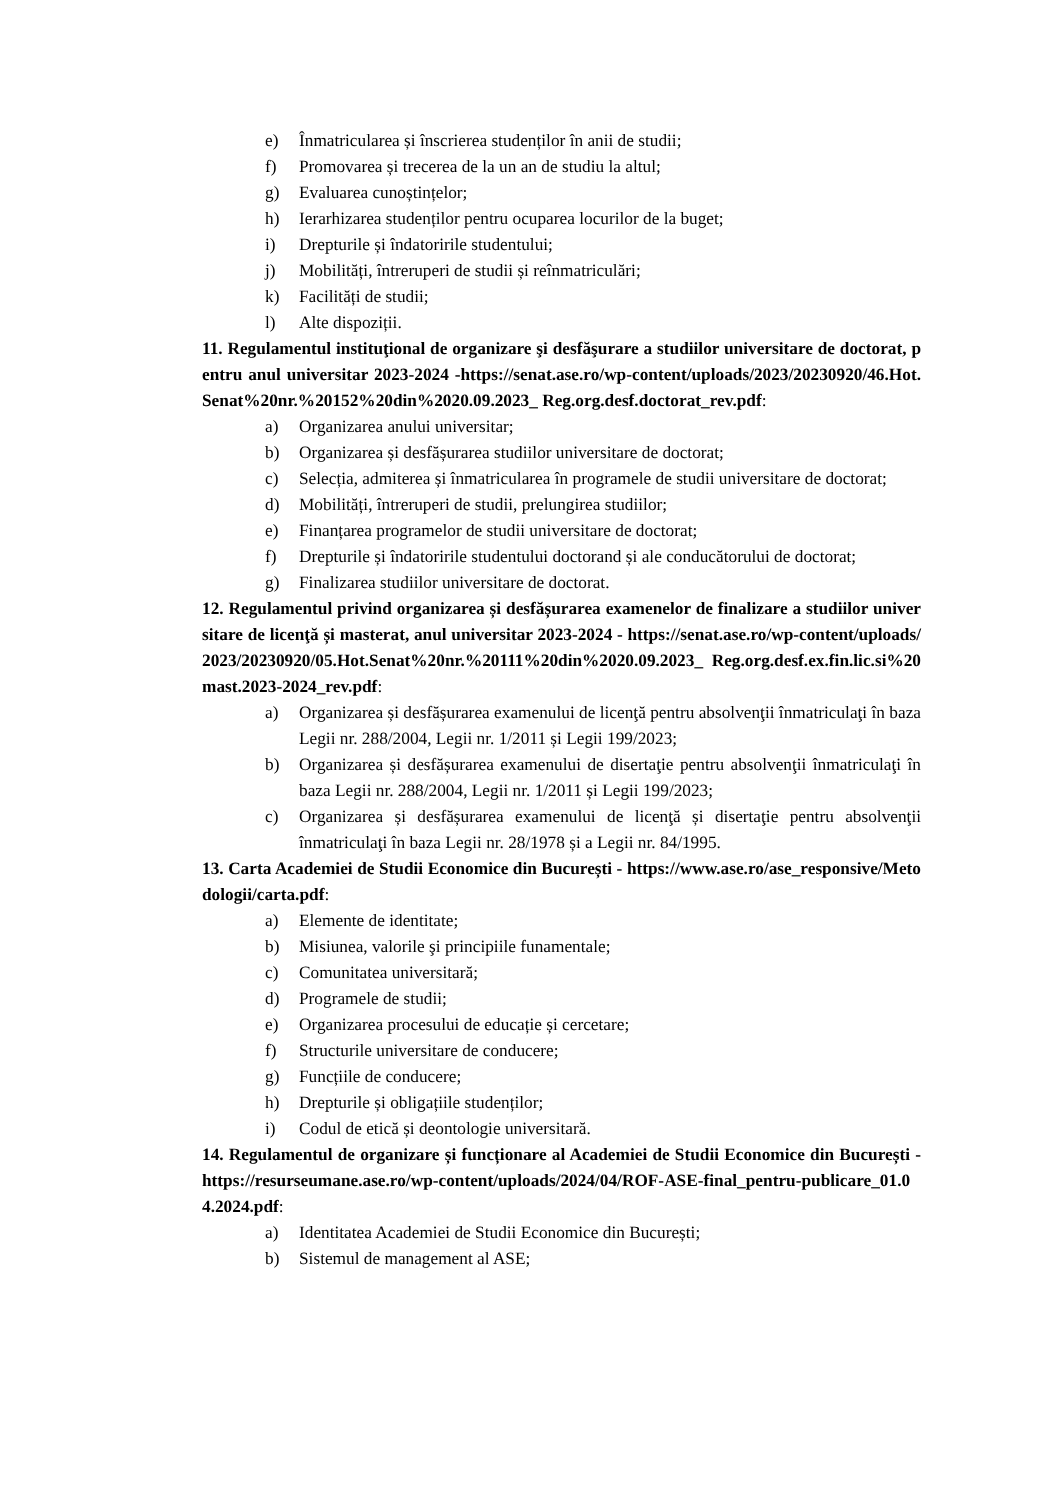e) Înmatricularea și înscrierea studenților în anii de studii;
f) Promovarea și trecerea de la un an de studiu la altul;
g) Evaluarea cunoștințelor;
h) Ierarhizarea studenților pentru ocuparea locurilor de la buget;
i) Drepturile și îndatoririle studentului;
j) Mobilități, întreruperi de studii și reînmatriculări;
k) Facilități de studii;
l) Alte dispoziții.
11. Regulamentul instituţional de organizare şi desfăşurare a studiilor universitare de doctorat, pentru anul universitar 2023-2024 -https://senat.ase.ro/wp-content/uploads/2023/20230920/46.Hot.Senat%20nr.%20152%20din%2020.09.2023_ Reg.org.desf.doctorat_rev.pdf:
a) Organizarea anului universitar;
b) Organizarea și desfășurarea studiilor universitare de doctorat;
c) Selecția, admiterea și înmatricularea în programele de studii universitare de doctorat;
d) Mobilități, întreruperi de studii, prelungirea studiilor;
e) Finanțarea programelor de studii universitare de doctorat;
f) Drepturile și îndatoririle studentului doctorand și ale conducătorului de doctorat;
g) Finalizarea studiilor universitare de doctorat.
12. Regulamentul privind organizarea și desfășurarea examenelor de finalizare a studiilor universitare de licenţă și masterat, anul universitar 2023-2024 - https://senat.ase.ro/wp-content/uploads/2023/20230920/05.Hot.Senat%20nr.%20111%20din%2020.09.2023_ Reg.org.desf.ex.fin.lic.si%20mast.2023-2024_rev.pdf:
a) Organizarea și desfășurarea examenului de licenţă pentru absolvenţii înmatriculaţi în baza Legii nr. 288/2004, Legii nr. 1/2011 și Legii 199/2023;
b) Organizarea și desfășurarea examenului de disertaţie pentru absolvenţii înmatriculaţi în baza Legii nr. 288/2004, Legii nr. 1/2011 și Legii 199/2023;
c) Organizarea și desfășurarea examenului de licenţă și disertaţie pentru absolvenţii înmatriculaţi în baza Legii nr. 28/1978 și a Legii nr. 84/1995.
13. Carta Academiei de Studii Economice din București - https://www.ase.ro/ase_responsive/Metodologii/carta.pdf:
a) Elemente de identitate;
b) Misiunea, valorile şi principiile funamentale;
c) Comunitatea universitară;
d) Programele de studii;
e) Organizarea procesului de educație și cercetare;
f) Structurile universitare de conducere;
g) Funcțiile de conducere;
h) Drepturile și obligațiile studenților;
i) Codul de etică și deontologie universitară.
14. Regulamentul de organizare și funcționare al Academiei de Studii Economice din București - https://resurseumane.ase.ro/wp-content/uploads/2024/04/ROF-ASE-final_pentru-publicare_01.04.2024.pdf:
a) Identitatea Academiei de Studii Economice din București;
b) Sistemul de management al ASE;